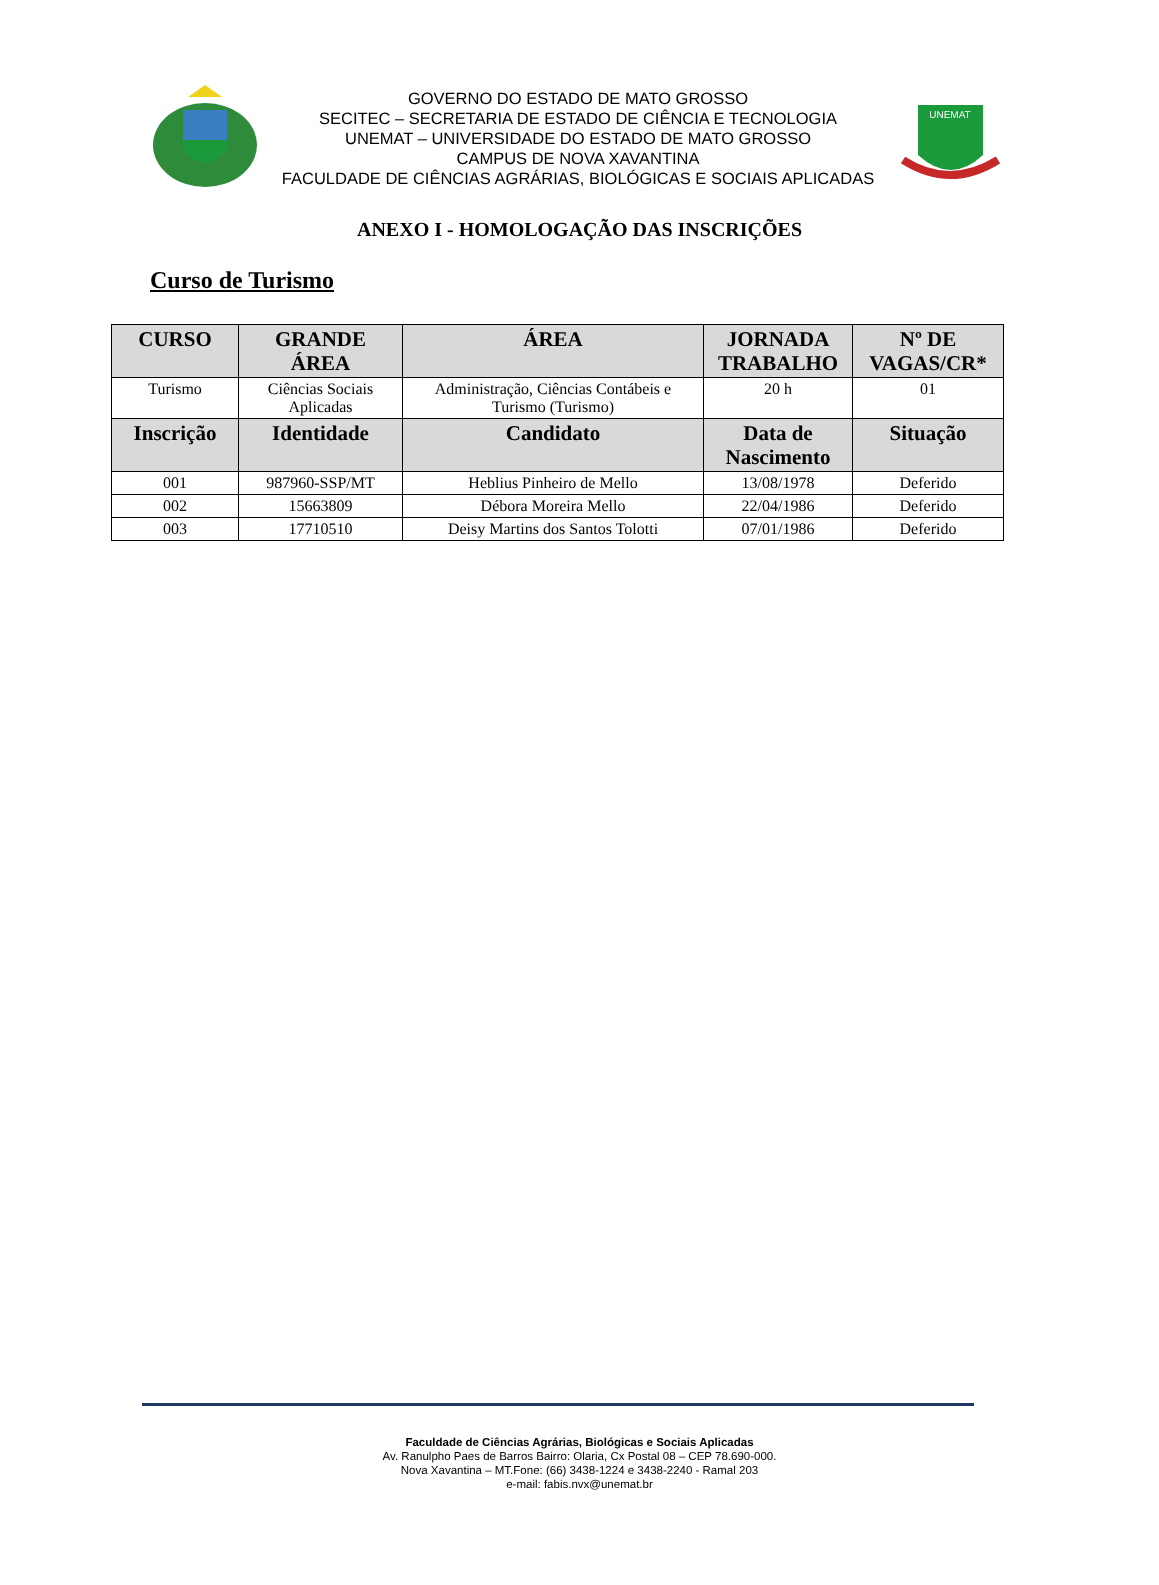GOVERNO DO ESTADO DE MATO GROSSO
SECITEC – SECRETARIA DE ESTADO DE CIÊNCIA E TECNOLOGIA
UNEMAT – UNIVERSIDADE DO ESTADO DE MATO GROSSO
CAMPUS DE NOVA XAVANTINA
FACULDADE DE CIÊNCIAS AGRÁRIAS, BIOLÓGICAS E SOCIAIS APLICADAS
UNEMAT
ANEXO I - HOMOLOGAÇÃO DAS INSCRIÇÕES
Curso de Turismo
| CURSO | GRANDE ÁREA | ÁREA | JORNADA TRABALHO | Nº DE VAGAS/CR* |
| --- | --- | --- | --- | --- |
| Turismo | Ciências Sociais Aplicadas | Administração, Ciências Contábeis e Turismo (Turismo) | 20 h | 01 |
| Inscrição | Identidade | Candidato | Data de Nascimento | Situação |
| 001 | 987960-SSP/MT | Heblius Pinheiro de Mello | 13/08/1978 | Deferido |
| 002 | 15663809 | Débora Moreira Mello | 22/04/1986 | Deferido |
| 003 | 17710510 | Deisy Martins dos Santos Tolotti | 07/01/1986 | Deferido |
Faculdade de Ciências Agrárias, Biológicas e Sociais Aplicadas
Av. Ranulpho Paes de Barros Bairro: Olaria, Cx Postal 08 – CEP 78.690-000.
Nova Xavantina – MT.Fone: (66) 3438-1224 e 3438-2240 - Ramal 203
e-mail: fabis.nvx@unemat.br